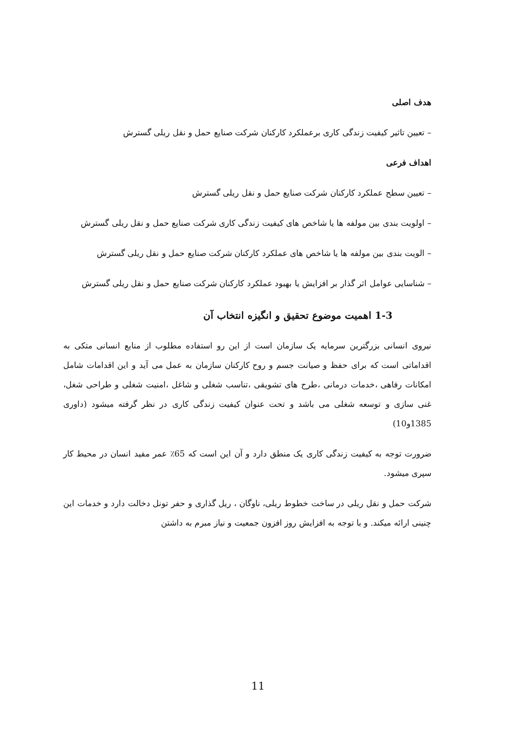هدف اصلی
– تعیین تاثیر کیفیت زندگی کاری برعملکرد کارکنان شرکت صنایع حمل و نقل ریلی گسترش
اهداف فرعی
– تعیین سطح عملکرد کارکنان شرکت صنایع حمل و نقل ریلی گسترش
– اولویت بندی بین مولفه ها یا شاخص های کیفیت زندگی کاری شرکت صنایع حمل و نقل ریلی گسترش
– الویت بندی بین مولفه ها یا شاخص های عملکرد کارکنان شرکت صنایع حمل و نقل ریلی گسترش
– شناسایی عوامل اثر گذار بر افزایش یا بهبود عملکرد کارکنان شرکت صنایع حمل و نقل ریلی گسترش
1-3 اهمیت موضوع تحقیق و انگیزه انتخاب آن
نیروی انسانی بزرگترین سرمایه یک سازمان است از این رو استفاده مطلوب از منابع انسانی متکی به اقداماتی است که برای حفظ و صیانت جسم و روح کارکنان سازمان به عمل می آید و این اقدامات شامل امکانات رفاهی ،خدمات درمانی ،طرح های تشویقی ،تناسب شغلی و شاغل ،امنیت شغلی و طراحی شغل، غنی سازی و توسعه شغلی می باشد و تحت عنوان کیفیت زندگی کاری در نظر گرفته میشود (داوری 1385و10)
ضرورت توجه به کیفیت زندگی کاری یک منطق دارد و آن این است که 65٪ عمر مفید انسان در محیط کار سپری میشود.
شرکت حمل و نقل ریلی در ساخت خطوط ریلی، ناوگان ، ریل گذاری و حفر تونل دخالت دارد و خدمات این چنینی ارائه میکند. و با توجه به افزایش روز افزون جمعیت و نیاز مبرم به داشتن
11